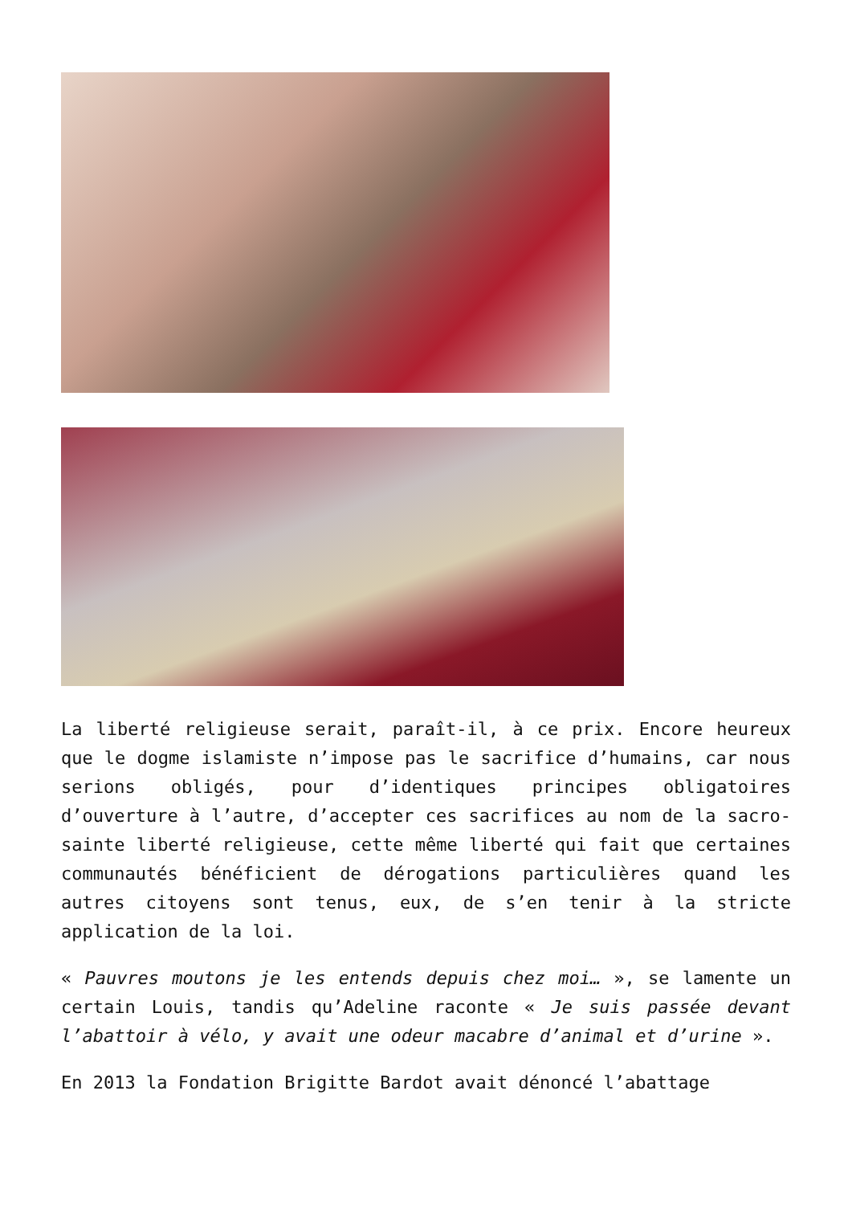La liberté religieuse serait, paraît-il, à ce prix. Encore heureux que le dogme islamiste n’impose pas le sacrifice d’humains, car nous serions obligés, pour d’identiques principes obligatoires d’ouverture à l’autre, d’accepter ces sacrifices au nom de la sacro-sainte liberté religieuse, cette même liberté qui fait que certaines communautés bénéficient de dérogations particulières quand les autres citoyens sont tenus, eux, de s’en tenir à la stricte application de la loi.
« Pauvres moutons je les entends depuis chez moi… », se lamente un certain Louis, tandis qu’Adeline raconte « Je suis passée devant l’abattoir à vélo, y avait une odeur macabre d’animal et d’urine ».
En 2013 la Fondation Brigitte Bardot avait dénoncé l’abattage